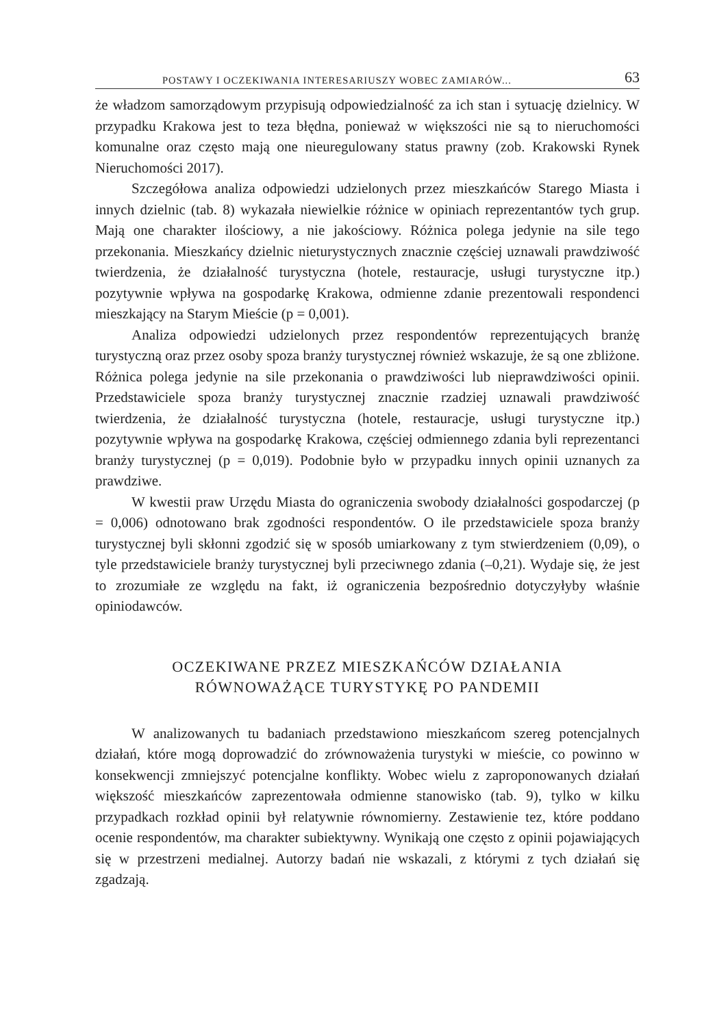POSTAWY I OCZEKIWANIA INTERESARIUSZY WOBEC ZAMIARÓW... 63
że władzom samorządowym przypisują odpowiedzialność za ich stan i sytuację dzielnicy. W przypadku Krakowa jest to teza błędna, ponieważ w większości nie są to nieruchomości komunalne oraz często mają one nieuregulowany status prawny (zob. Krakowski Rynek Nieruchomości 2017).
Szczegółowa analiza odpowiedzi udzielonych przez mieszkańców Starego Miasta i innych dzielnic (tab. 8) wykazała niewielkie różnice w opiniach reprezentantów tych grup. Mają one charakter ilościowy, a nie jakościowy. Różnica polega jedynie na sile tego przekonania. Mieszkańcy dzielnic nieturystycznych znacznie częściej uznawali prawdziwość twierdzenia, że działalność turystyczna (hotele, restauracje, usługi turystyczne itp.) pozytywnie wpływa na gospodarkę Krakowa, odmienne zdanie prezentowali respondenci mieszkający na Starym Mieście (p = 0,001).
Analiza odpowiedzi udzielonych przez respondentów reprezentujących branżę turystyczną oraz przez osoby spoza branży turystycznej również wskazuje, że są one zbliżone. Różnica polega jedynie na sile przekonania o prawdziwości lub nieprawdziwości opinii. Przedstawiciele spoza branży turystycznej znacznie rzadziej uznawali prawdziwość twierdzenia, że działalność turystyczna (hotele, restauracje, usługi turystyczne itp.) pozytywnie wpływa na gospodarkę Krakowa, częściej odmiennego zdania byli reprezentanci branży turystycznej (p = 0,019). Podobnie było w przypadku innych opinii uznanych za prawdziwe.
W kwestii praw Urzędu Miasta do ograniczenia swobody działalności gospodarczej (p = 0,006) odnotowano brak zgodności respondentów. O ile przedstawiciele spoza branży turystycznej byli skłonni zgodzić się w sposób umiarkowany z tym stwierdzeniem (0,09), o tyle przedstawiciele branży turystycznej byli przeciwnego zdania (–0,21). Wydaje się, że jest to zrozumiałe ze względu na fakt, iż ograniczenia bezpośrednio dotyczyłyby właśnie opiniodawców.
OCZEKIWANE PRZEZ MIESZKAŃCÓW DZIAŁANIA
RÓWNOWAŻĄCE TURYSTYKĘ PO PANDEMII
W analizowanych tu badaniach przedstawiono mieszkańcom szereg potencjalnych działań, które mogą doprowadzić do zrównoważenia turystyki w mieście, co powinno w konsekwencji zmniejszyć potencjalne konflikty. Wobec wielu z zaproponowanych działań większość mieszkańców zaprezentowała odmienne stanowisko (tab. 9), tylko w kilku przypadkach rozkład opinii był relatywnie równomierny. Zestawienie tez, które poddano ocenie respondentów, ma charakter subiektywny. Wynikają one często z opinii pojawiających się w przestrzeni medialnej. Autorzy badań nie wskazali, z którymi z tych działań się zgadzają.